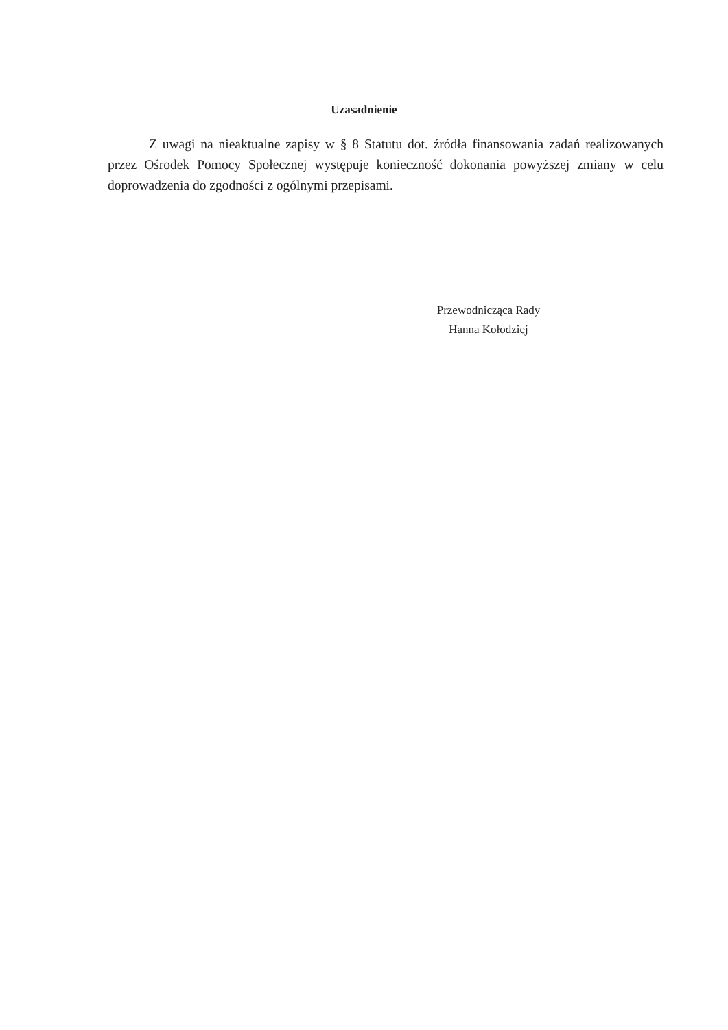Uzasadnienie
Z uwagi na nieaktualne zapisy w § 8 Statutu dot. źródła finansowania zadań realizowanych przez Ośrodek Pomocy Społecznej występuje konieczność dokonania powyższej zmiany w celu doprowadzenia do zgodności z ogólnymi przepisami.
Przewodnicząca Rady
Hanna Kołodziej